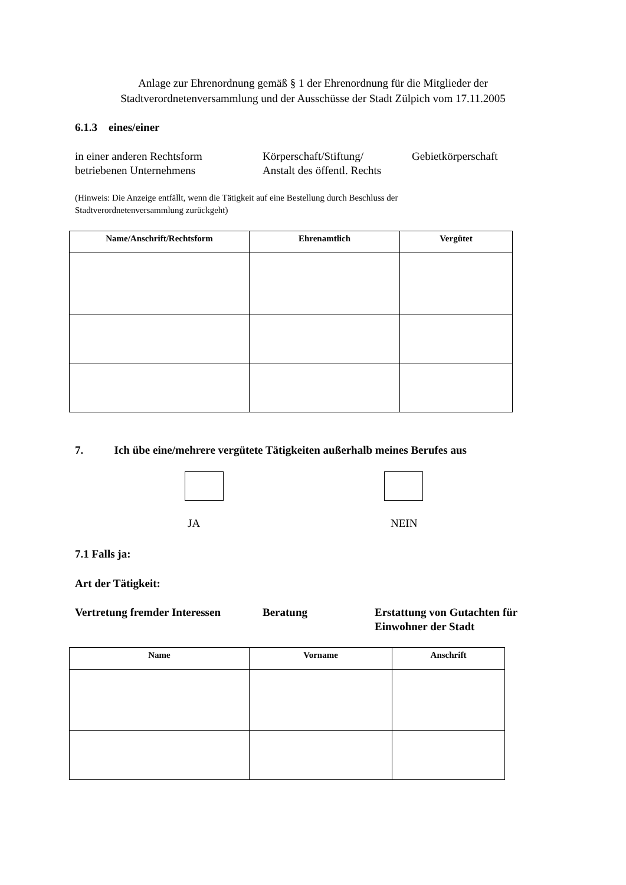Anlage zur Ehrenordnung gemäß § 1 der Ehrenordnung für die Mitglieder der
Stadtverordnetenversammlung und der Ausschüsse der Stadt Zülpich vom 17.11.2005
6.1.3 eines/einer
in einer anderen Rechtsform
betriebenen Unternehmens
Körperschaft/Stiftung/
Anstalt des öffentl. Rechts
Gebietkörperschaft
(Hinweis: Die Anzeige entfällt, wenn die Tätigkeit auf eine Bestellung durch Beschluss der
Stadtverordnetenversammlung zurückgeht)
| Name/Anschrift/Rechtsform | Ehrenamtlich | Vergütet |
| --- | --- | --- |
7. Ich übe eine/mehrere vergütete Tätigkeiten außerhalb meines Berufes aus
JA NEIN
7.1 Falls ja:
Art der Tätigkeit:
Vertretung fremder Interessen
Beratung Erstattung von Gutachten für
Einwohner der Stadt
| Name | Vorname | Anschrift |
| --- | --- | --- |